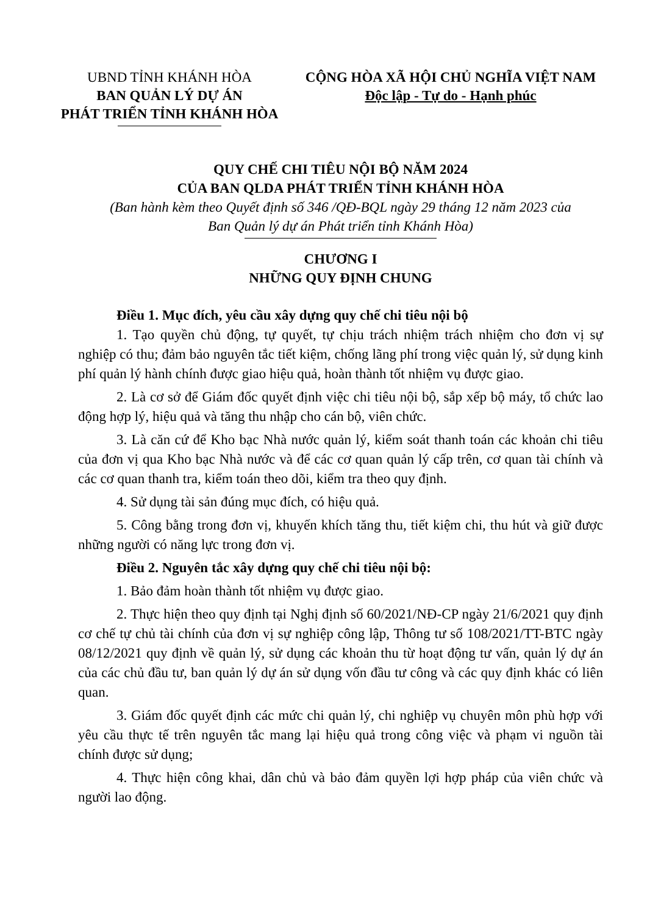UBND TỈNH KHÁNH HÒA
BAN QUẢN LÝ DỰ ÁN
PHÁT TRIỂN TỈNH KHÁNH HÒA
CỘNG HÒA XÃ HỘI CHỦ NGHĨA VIỆT NAM
Độc lập - Tự do - Hạnh phúc
QUY CHẾ CHI TIÊU NỘI BỘ NĂM 2024
CỦA BAN QLDA PHÁT TRIỂN TỈNH KHÁNH HÒA
(Ban hành kèm theo Quyết định số 346 /QĐ-BQL ngày 29 tháng 12 năm 2023 của
Ban Quản lý dự án Phát triển tỉnh Khánh Hòa)
CHƯƠNG I
NHỮNG QUY ĐỊNH CHUNG
Điều 1. Mục đích, yêu cầu xây dựng quy chế chi tiêu nội bộ
1. Tạo quyền chủ động, tự quyết, tự chịu trách nhiệm trách nhiệm cho đơn vị sự nghiệp có thu; đảm bảo nguyên tắc tiết kiệm, chống lãng phí trong việc quản lý, sử dụng kinh phí quản lý hành chính được giao hiệu quả, hoàn thành tốt nhiệm vụ được giao.
2. Là cơ sở để Giám đốc quyết định việc chi tiêu nội bộ, sắp xếp bộ máy, tổ chức lao động hợp lý, hiệu quả và tăng thu nhập cho cán bộ, viên chức.
3. Là căn cứ để Kho bạc Nhà nước quản lý, kiểm soát thanh toán các khoản chi tiêu của đơn vị qua Kho bạc Nhà nước và để các cơ quan quản lý cấp trên, cơ quan tài chính và các cơ quan thanh tra, kiểm toán theo dõi, kiểm tra theo quy định.
4. Sử dụng tài sản đúng mục đích, có hiệu quả.
5. Công bằng trong đơn vị, khuyến khích tăng thu, tiết kiệm chi, thu hút và giữ được những người có năng lực trong đơn vị.
Điều 2. Nguyên tắc xây dựng quy chế chi tiêu nội bộ:
1. Bảo đảm hoàn thành tốt nhiệm vụ được giao.
2. Thực hiện theo quy định tại Nghị định số 60/2021/NĐ-CP ngày 21/6/2021 quy định cơ chế tự chủ tài chính của đơn vị sự nghiệp công lập, Thông tư số 108/2021/TT-BTC ngày 08/12/2021 quy định về quản lý, sử dụng các khoản thu từ hoạt động tư vấn, quản lý dự án của các chủ đầu tư, ban quản lý dự án sử dụng vốn đầu tư công và các quy định khác có liên quan.
3. Giám đốc quyết định các mức chi quản lý, chi nghiệp vụ chuyên môn phù hợp với yêu cầu thực tế trên nguyên tắc mang lại hiệu quả trong công việc và phạm vi nguồn tài chính được sử dụng;
4. Thực hiện công khai, dân chủ và bảo đảm quyền lợi hợp pháp của viên chức và người lao động.